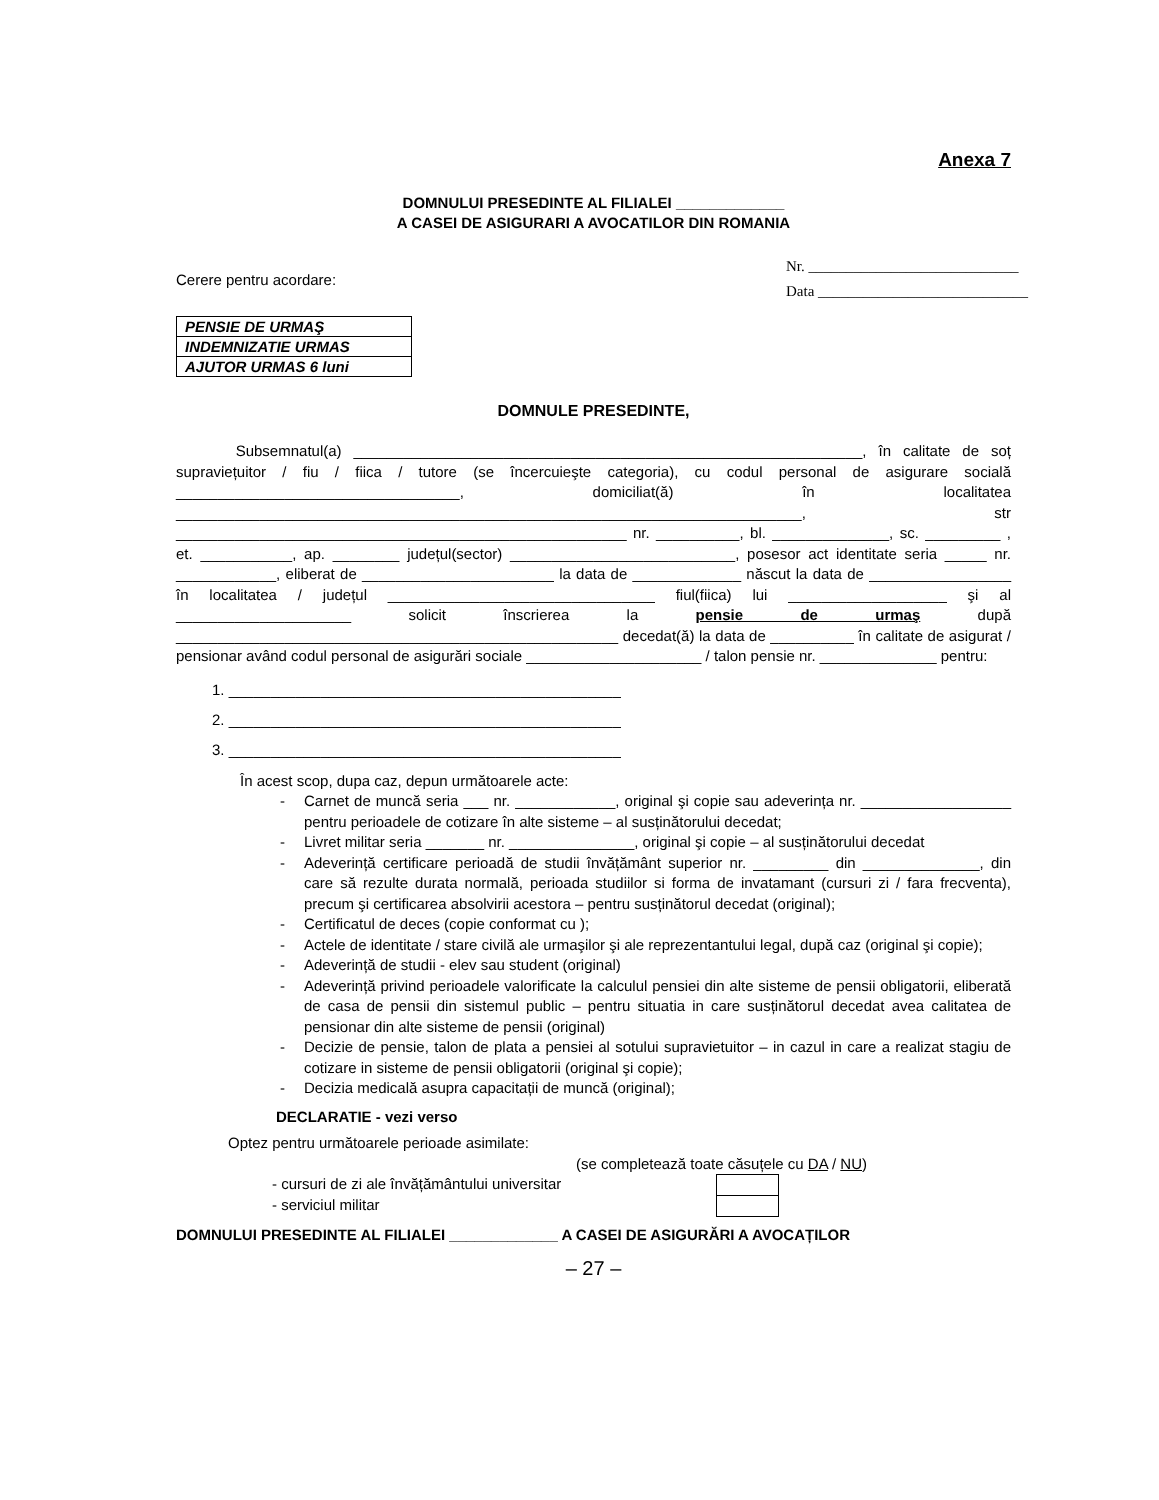Anexa 7
DOMNULUI PRESEDINTE AL FILIALEI _____________
A CASEI DE ASIGURARI A AVOCATILOR DIN ROMANIA
Cerere pentru acordare:
Nr. ____________________________
Data ____________________________
| PENSIE DE URMAŞ |
| INDEMNIZATIE URMAS |
| AJUTOR URMAS 6 luni |
DOMNULE PRESEDINTE,
Subsemnatul(a) _____________________________________________________________, în calitate de soț supraviețuitor / fiu / fiica / tutore (se încercuieşte categoria), cu codul personal de asigurare socială __________________________________, domiciliat(ă) în localitatea ___________________________________________________________________________, str ______________________________________________________ nr. __________, bl. ______________, sc. _________ , et. ___________, ap. ________ județul(sector) ___________________________, posesor act identitate seria _____ nr. ____________, eliberat de _______________________ la data de _____________ născut la data de _________________ în localitatea / județul ________________________________ fiul(fiica) lui ___________________ şi al _____________________ solicit înscrierea la pensie de urmaş după _____________________________________________________ decedat(ă) la data de __________ în calitate de asigurat / pensionar având codul personal de asigurări sociale _____________________ / talon pensie nr. ______________ pentru:
1. _______________________________________________
2. _______________________________________________
3. _______________________________________________
În acest scop, dupa caz, depun următoarele acte:
- Carnet de muncă seria ___ nr. ____________, original şi copie sau adeverința nr. __________________ pentru perioadele de cotizare în alte sisteme – al susținătorului decedat;
- Livret militar seria _______ nr. _______________, original şi copie – al susținătorului decedat
- Adeverință certificare perioadă de studii învățământ superior nr. _________ din ______________, din care să rezulte durata normală, perioada studiilor si forma de invatamant (cursuri zi / fara frecventa), precum şi certificarea absolvirii acestora – pentru susținătorul decedat (original);
- Certificatul de deces (copie conformat cu );
- Actele de identitate / stare civilă ale urmaşilor şi ale reprezentantului legal, după caz (original şi copie);
- Adeverință de studii - elev sau student (original)
- Adeverință privind perioadele valorificate la calculul pensiei din alte sisteme de pensii obligatorii, eliberată de casa de pensii din sistemul public – pentru situatia in care susținătorul decedat avea calitatea de pensionar din alte sisteme de pensii (original)
- Decizie de pensie, talon de plata a pensiei al sotului supravietuitor – in cazul in care a realizat stagiu de cotizare in sisteme de pensii obligatorii (original şi copie);
- Decizia medicală asupra capacitații de muncă (original);
DECLARATIE - vezi verso
Optez pentru următoarele perioade asimilate:
(se completează toate căsuțele cu DA / NU)
- cursuri de zi ale învățământului universitar
- serviciul militar
DOMNULUI PRESEDINTE AL FILIALEI _____________ A CASEI DE ASIGURĂRI A AVOCAȚILOR
– 27 –